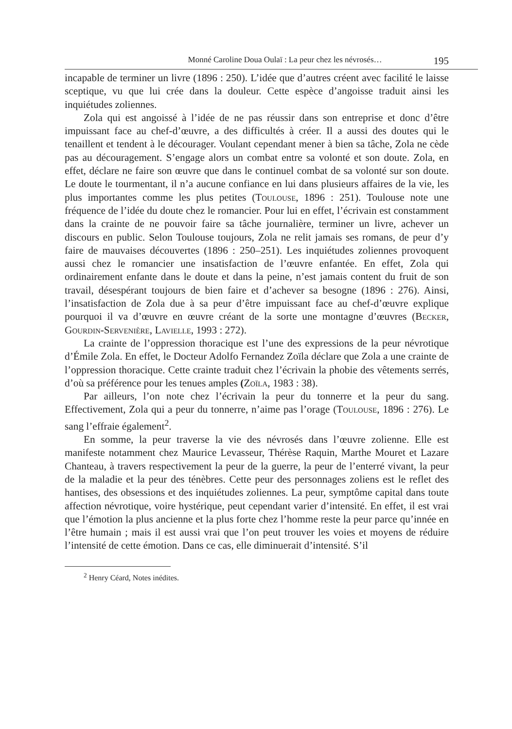Monné Caroline Doua Oulaï : La peur chez les névrosés… 195
incapable de terminer un livre (1896 : 250). L’idée que d’autres créent avec facilité le laisse sceptique, vu que lui crée dans la douleur. Cette espèce d’angoisse traduit ainsi les inquiétudes zoliennes.
Zola qui est angoissé à l’idée de ne pas réussir dans son entreprise et donc d’être impuissant face au chef-d’œuvre, a des difficultés à créer. Il a aussi des doutes qui le tenaillent et tendent à le décourager. Voulant cependant mener à bien sa tâche, Zola ne cède pas au découragement. S’engage alors un combat entre sa volonté et son doute. Zola, en effet, déclare ne faire son œuvre que dans le continuel combat de sa volonté sur son doute. Le doute le tourmentant, il n’a aucune confiance en lui dans plusieurs affaires de la vie, les plus importantes comme les plus petites (Toulouse, 1896 : 251). Toulouse note une fréquence de l’idée du doute chez le romancier. Pour lui en effet, l’écrivain est constamment dans la crainte de ne pouvoir faire sa tâche journalière, terminer un livre, achever un discours en public. Selon Toulouse toujours, Zola ne relit jamais ses romans, de peur d’y faire de mauvaises découvertes (1896 : 250–251). Les inquiétudes zoliennes provoquent aussi chez le romancier une insatisfaction de l’œuvre enfantée. En effet, Zola qui ordinairement enfante dans le doute et dans la peine, n’est jamais content du fruit de son travail, désespérant toujours de bien faire et d’achever sa besogne (1896 : 276). Ainsi, l’insatisfaction de Zola due à sa peur d’être impuissant face au chef-d’œuvre explique pourquoi il va d’œuvre en œuvre créant de la sorte une montagne d’œuvres (Becker, Gourdin-Servenière, Lavielle, 1993 : 272).
La crainte de l’oppression thoracique est l’une des expressions de la peur névrotique d’Émile Zola. En effet, le Docteur Adolfo Fernandez Zoïla déclare que Zola a une crainte de l’oppression thoracique. Cette crainte traduit chez l’écrivain la phobie des vêtements serrés, d’où sa préférence pour les tenues amples (Zoïla, 1983 : 38).
Par ailleurs, l’on note chez l’écrivain la peur du tonnerre et la peur du sang. Effectivement, Zola qui a peur du tonnerre, n’aime pas l’orage (Toulouse, 1896 : 276). Le sang l’effraie également<sup>2</sup>.
En somme, la peur traverse la vie des névrosés dans l’œuvre zolienne. Elle est manifeste notamment chez Maurice Levasseur, Thérèse Raquin, Marthe Mouret et Lazare Chanteau, à travers respectivement la peur de la guerre, la peur de l’enterré vivant, la peur de la maladie et la peur des ténèbres. Cette peur des personnages zoliens est le reflet des hantises, des obsessions et des inquiétudes zoliennes. La peur, symptôme capital dans toute affection névrotique, voire hystérique, peut cependant varier d’intensité. En effet, il est vrai que l’émotion la plus ancienne et la plus forte chez l’homme reste la peur parce qu’innée en l’être humain ; mais il est aussi vrai que l’on peut trouver les voies et moyens de réduire l’intensité de cette émotion. Dans ce cas, elle diminuerait d’intensité. S’il
<sup>2</sup> Henry Céard, Notes inédites.